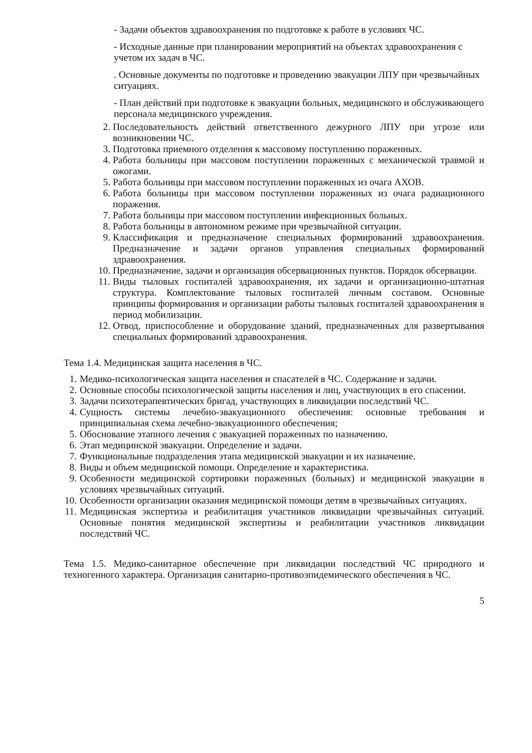- Задачи объектов здравоохранения по подготовке к работе в условиях ЧС.
- Исходные данные при планировании мероприятий на объектах здравоохранения с учетом их задач в ЧС.
. Основные документы по подготовке и проведению эвакуации ЛПУ при чрезвычайных ситуациях.
- План действий при подготовке к эвакуации больных, медицинского и обслуживающего персонала медицинского учреждения.
2. Последовательность действий ответственного дежурного ЛПУ при угрозе или возникновении ЧС.
3. Подготовка приемного отделения к массовому поступлению пораженных.
4. Работа больницы при массовом поступлении пораженных с механической травмой и ожогами.
5. Работа больницы при массовом поступлении пораженных из очага АХОВ.
6. Работа больницы при массовом поступлении пораженных из очага радиационного поражения.
7. Работа больницы при массовом поступлении инфекционных больных.
8. Работа больницы в автономном режиме при чрезвычайной ситуации.
9. Классификация и предназначение специальных формирований здравоохранения. Предназначение и задачи органов управления специальных формирований здравоохранения.
10. Предназначение, задачи и организация обсервационных пунктов. Порядок обсервации.
11. Виды тыловых госпиталей здравоохранения, их задачи и организационно-штатная структура. Комплектование тыловых госпиталей личным составом. Основные принципы формирования и организации работы тыловых госпиталей здравоохранения в период мобилизации.
12. Отвод, приспособление и оборудование зданий, предназначенных для развертывания специальных формирований здравоохранения.
Тема 1.4. Медицинская защита населения в ЧС.
1. Медико-психологическая защита населения и спасателей в ЧС. Содержание и задачи.
2. Основные способы психологической защиты населения и лиц, участвующих в его спасении.
3. Задачи психотерапевтических бригад, участвующих в ликвидации последствий ЧС.
4. Сущность системы лечебно-эвакуационного обеспечения: основные требования и принципиальная схема лечебно-эвакуационного обеспечения;
5. Обоснование этапного лечения с эвакуацией пораженных по назначению.
6. Этап медицинской эвакуации. Определение и задачи.
7. Функциональные подразделения этапа медицинской эвакуации и их назначение.
8. Виды и объем медицинской помощи. Определение и характеристика.
9. Особенности медицинской сортировки пораженных (больных) и медицинской эвакуации в условиях чрезвычайных ситуаций.
10. Особенности организации оказания медицинской помощи детям в чрезвычайных ситуациях.
11. Медицинская экспертиза и реабилитация участников ликвидации чрезвычайных ситуаций. Основные понятия медицинской экспертизы и реабилитации участников ликвидации последствий ЧС.
Тема 1.5. Медико-санитарное обеспечение при ликвидации последствий ЧС природного и техногенного характера. Организация санитарно-противоэпидемического обеспечения в ЧС.
5